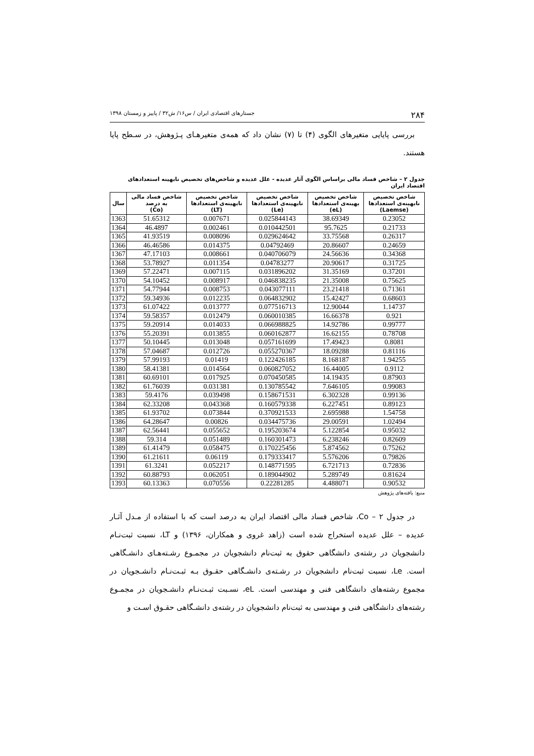۲۸۴ جستارهای اقتصادی ایران / س۱۶/ ش۳۲ / پاییز و زمستان ۱۳۹۸
بررسی پایایی متغیرهای الگوی (۴) تا (۷) نشان داد که همه‌ی متغیرهـای پـژوهش، در سـطح پایا هستند.
جدول ۲ – شاخص فساد مالی براساس الگوی آثار عدیده - علل عدیده و شاخص‌های تخصیص نابهینه استعدادهای اقتصاد ایران
| شاخص تخصیص نابهینه‌ی استعدادها (Laemse) | شاخص تخصیص بهینه‌ی استعدادها (eL) | شاخص تخصیص نابهینه‌ی استعدادها (Le) | شاخص تخصیص نابهینه‌ی استعدادها (LT) | شاخص فساد مالی به درصد (Co) | سال |
| --- | --- | --- | --- | --- | --- |
| 0.23052 | 38.69349 | 0.025844143 | 0.007671 | 51.65312 | 1363 |
| 0.21733 | 95.7625 | 0.010442501 | 0.002461 | 46.4897 | 1364 |
| 0.26317 | 33.75568 | 0.029624642 | 0.008096 | 41.93519 | 1365 |
| 0.24659 | 20.86607 | 0.04792469 | 0.014375 | 46.46586 | 1366 |
| 0.34368 | 24.56636 | 0.040706079 | 0.008661 | 47.17103 | 1367 |
| 0.31725 | 20.90617 | 0.04783277 | 0.011354 | 53.78927 | 1368 |
| 0.37201 | 31.35169 | 0.031896202 | 0.007115 | 57.22471 | 1369 |
| 0.75625 | 21.35008 | 0.046838235 | 0.008917 | 54.10452 | 1370 |
| 0.71361 | 23.21418 | 0.043077111 | 0.008753 | 54.77944 | 1371 |
| 0.68603 | 15.42427 | 0.064832902 | 0.012235 | 59.34936 | 1372 |
| 1.14737 | 12.90044 | 0.077516713 | 0.013777 | 61.07422 | 1373 |
| 0.921 | 16.66378 | 0.060010385 | 0.012479 | 59.58357 | 1374 |
| 0.99777 | 14.92786 | 0.066988825 | 0.014033 | 59.20914 | 1375 |
| 0.78708 | 16.62155 | 0.060162877 | 0.013855 | 55.20391 | 1376 |
| 0.8081 | 17.49423 | 0.057161699 | 0.013048 | 50.10445 | 1377 |
| 0.81116 | 18.09288 | 0.055270367 | 0.012726 | 57.04687 | 1378 |
| 1.94255 | 8.168187 | 0.122426185 | 0.01419 | 57.99193 | 1379 |
| 0.9112 | 16.44005 | 0.060827052 | 0.014564 | 58.41381 | 1380 |
| 0.87903 | 14.19435 | 0.070450585 | 0.017925 | 60.69101 | 1381 |
| 0.99083 | 7.646105 | 0.130785542 | 0.031381 | 61.76039 | 1382 |
| 0.99136 | 6.302328 | 0.158671531 | 0.039498 | 59.4176 | 1383 |
| 0.89123 | 6.227451 | 0.160579338 | 0.043368 | 62.33208 | 1384 |
| 1.54758 | 2.695988 | 0.370921533 | 0.073844 | 61.93702 | 1385 |
| 1.02494 | 29.00591 | 0.034475736 | 0.00826 | 64.28647 | 1386 |
| 0.95032 | 5.122854 | 0.195203674 | 0.055652 | 62.56441 | 1387 |
| 0.82609 | 6.238246 | 0.160301473 | 0.051489 | 59.314 | 1388 |
| 0.75262 | 5.874562 | 0.170225456 | 0.058475 | 61.41479 | 1389 |
| 0.79826 | 5.576206 | 0.179333417 | 0.06119 | 61.21611 | 1390 |
| 0.72836 | 6.721713 | 0.148771595 | 0.052217 | 61.3241 | 1391 |
| 0.81624 | 5.289749 | 0.189044902 | 0.062051 | 60.88793 | 1392 |
| 0.90532 | 4.488071 | 0.22281285 | 0.070556 | 60.13363 | 1393 |
منبع: یافته‌های پژوهش
در جدول ۲ – Co، شاخص فساد مالی اقتصاد ایران به درصد است که با استفاده از مـدل آثـار عدیده – علل عدیده استخراج شده است (زاهد غروی و همکاران، ۱۳۹۶) و LT، نسبت ثبت‌نـام دانشجویان در رشته‌ی دانشگاهی حقوق به ثبت‌نام دانشجویان در مجمـوع رشـته‌هـای دانشـگاهی است. Le، نسبت ثبت‌نام دانشجویان در رشـته‌ی دانشـگاهی حقـوق بـه ثبـت‌نـام دانشـجویان در مجموع رشته‌های دانشگاهی فنی و مهندسی است. eL، نسـبت ثبـت‌نـام دانشـجویان در مجمـوع رشته‌های دانشگاهی فنی و مهندسی به ثبت‌نام دانشجویان در رشته‌ی دانشـگاهی حقـوق اسـت و